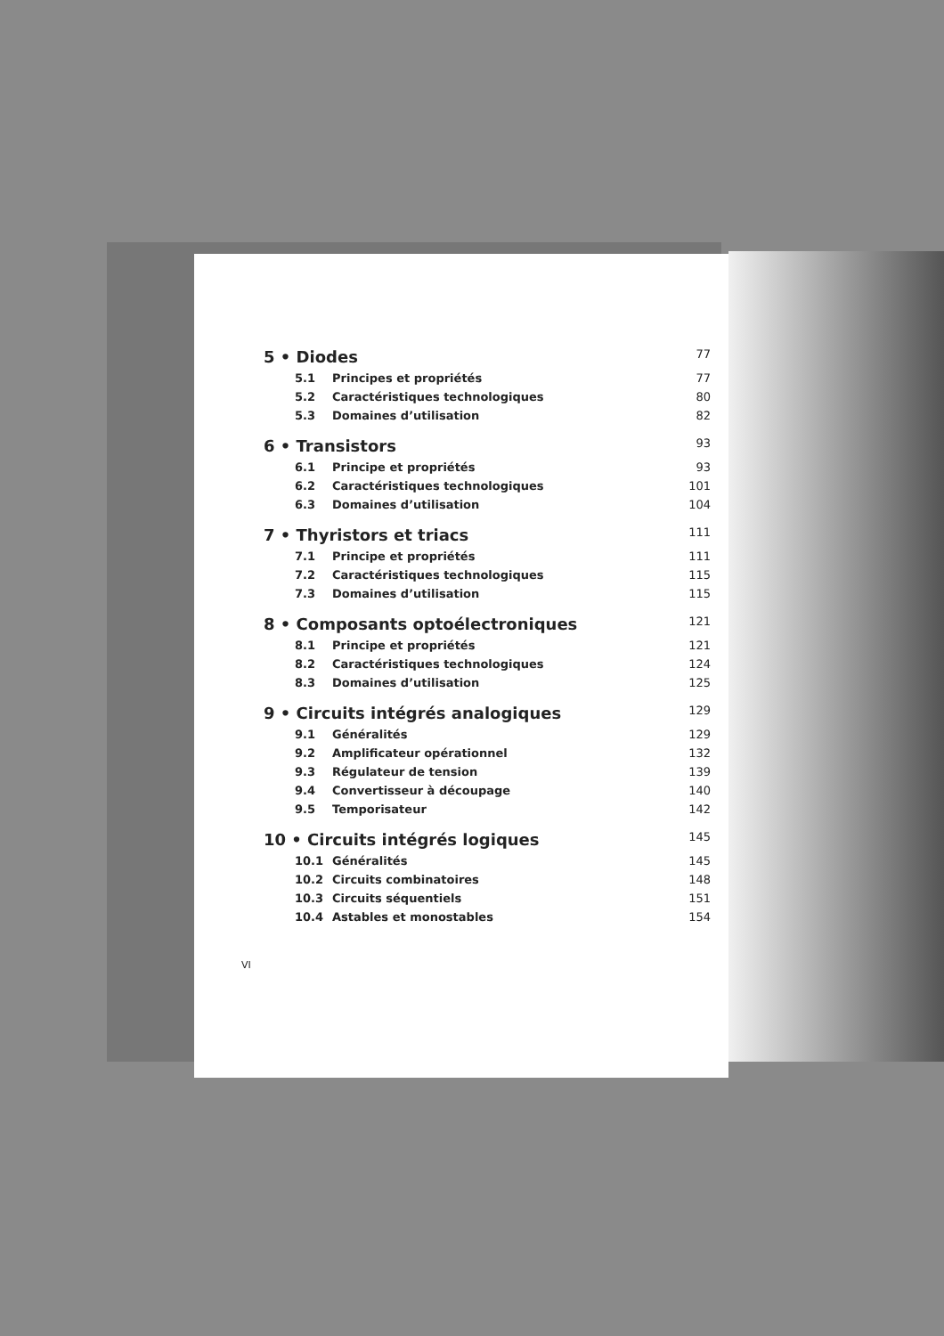5 • Diodes 77
5.1 Principes et propriétés 77
5.2 Caractéristiques technologiques 80
5.3 Domaines d’utilisation 82
6 • Transistors 93
6.1 Principe et propriétés 93
6.2 Caractéristiques technologiques 101
6.3 Domaines d’utilisation 104
7 • Thyristors et triacs 111
7.1 Principe et propriétés 111
7.2 Caractéristiques technologiques 115
7.3 Domaines d’utilisation 115
8 • Composants optoélectroniques 121
8.1 Principe et propriétés 121
8.2 Caractéristiques technologiques 124
8.3 Domaines d’utilisation 125
9 • Circuits intégrés analogiques 129
9.1 Généralités 129
9.2 Amplificateur opérationnel 132
9.3 Régulateur de tension 139
9.4 Convertisseur à découpage 140
9.5 Temporisateur 142
10 • Circuits intégrés logiques 145
10.1 Généralités 145
10.2 Circuits combinatoires 148
10.3 Circuits séquentiels 151
10.4 Astables et monostables 154
VI